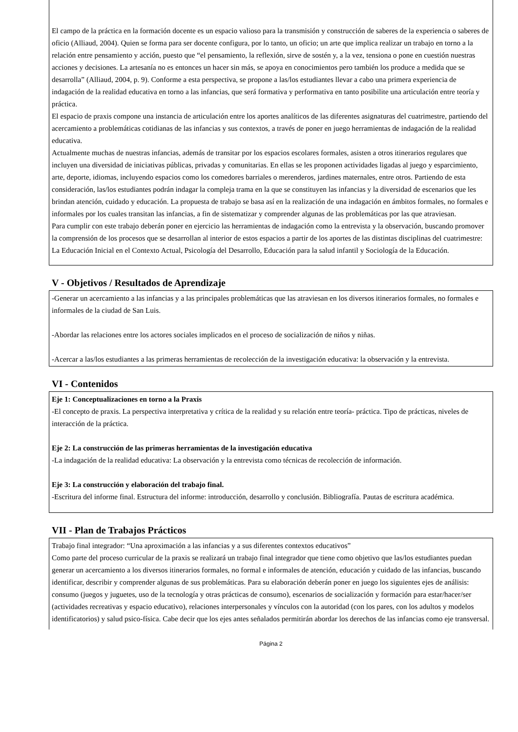El campo de la práctica en la formación docente es un espacio valioso para la transmisión y construcción de saberes de la experiencia o saberes de oficio (Alliaud, 2004). Quien se forma para ser docente configura, por lo tanto, un oficio; un arte que implica realizar un trabajo en torno a la relación entre pensamiento y acción, puesto que “el pensamiento, la reflexión, sirve de sostén y, a la vez, tensiona o pone en cuestión nuestras acciones y decisiones. La artesanía no es entonces un hacer sin más, se apoya en conocimientos pero también los produce a medida que se desarrolla” (Alliaud, 2004, p. 9). Conforme a esta perspectiva, se propone a las/los estudiantes llevar a cabo una primera experiencia de indagación de la realidad educativa en torno a las infancias, que será formativa y performativa en tanto posibilite una articulación entre teoría y práctica.
El espacio de praxis compone una instancia de articulación entre los aportes analíticos de las diferentes asignaturas del cuatrimestre, partiendo del acercamiento a problemáticas cotidianas de las infancias y sus contextos, a través de poner en juego herramientas de indagación de la realidad educativa.
Actualmente muchas de nuestras infancias, además de transitar por los espacios escolares formales, asisten a otros itinerarios regulares que incluyen una diversidad de iniciativas públicas, privadas y comunitarias. En ellas se les proponen actividades ligadas al juego y esparcimiento, arte, deporte, idiomas, incluyendo espacios como los comedores barriales o merenderos, jardines maternales, entre otros. Partiendo de esta consideración, las/los estudiantes podrán indagar la compleja trama en la que se constituyen las infancias y la diversidad de escenarios que les brindan atención, cuidado y educación. La propuesta de trabajo se basa así en la realización de una indagación en ámbitos formales, no formales e informales por los cuales transitan las infancias, a fin de sistematizar y comprender algunas de las problemáticas por las que atraviesan.
Para cumplir con este trabajo deberán poner en ejercicio las herramientas de indagación como la entrevista y la observación, buscando promover la comprensión de los procesos que se desarrollan al interior de estos espacios a partir de los aportes de las distintas disciplinas del cuatrimestre: La Educación Inicial en el Contexto Actual, Psicología del Desarrollo, Educación para la salud infantil y Sociología de la Educación.
V - Objetivos / Resultados de Aprendizaje
-Generar un acercamiento a las infancias y a las principales problemáticas que las atraviesan en los diversos itinerarios formales, no formales e informales de la ciudad de San Luis.
-Abordar las relaciones entre los actores sociales implicados en el proceso de socialización de niños y niñas.
-Acercar a las/los estudiantes a las primeras herramientas de recolección de la investigación educativa: la observación y la entrevista.
VI - Contenidos
Eje 1: Conceptualizaciones en torno a la Praxis
-El concepto de praxis. La perspectiva interpretativa y crítica de la realidad y su relación entre teoría- práctica. Tipo de prácticas, niveles de interacción de la práctica.
Eje 2: La construcción de las primeras herramientas de la investigación educativa
-La indagación de la realidad educativa: La observación y la entrevista como técnicas de recolección de información.
Eje 3: La construcción y elaboración del trabajo final.
-Escritura del informe final. Estructura del informe: introducción, desarrollo y conclusión. Bibliografía. Pautas de escritura académica.
VII - Plan de Trabajos Prácticos
Trabajo final integrador: “Una aproximación a las infancias y a sus diferentes contextos educativos”
Como parte del proceso curricular de la praxis se realizará un trabajo final integrador que tiene como objetivo que las/los estudiantes puedan generar un acercamiento a los diversos itinerarios formales, no formal e informales de atención, educación y cuidado de las infancias, buscando identificar, describir y comprender algunas de sus problemáticas. Para su elaboración deberán poner en juego los siguientes ejes de análisis: consumo (juegos y juguetes, uso de la tecnología y otras prácticas de consumo), escenarios de socialización y formación para estar/hacer/ser (actividades recreativas y espacio educativo), relaciones interpersonales y vínculos con la autoridad (con los pares, con los adultos y modelos identificatorios) y salud psico-física. Cabe decir que los ejes antes señalados permitirán abordar los derechos de las infancias como eje transversal.
Página 2